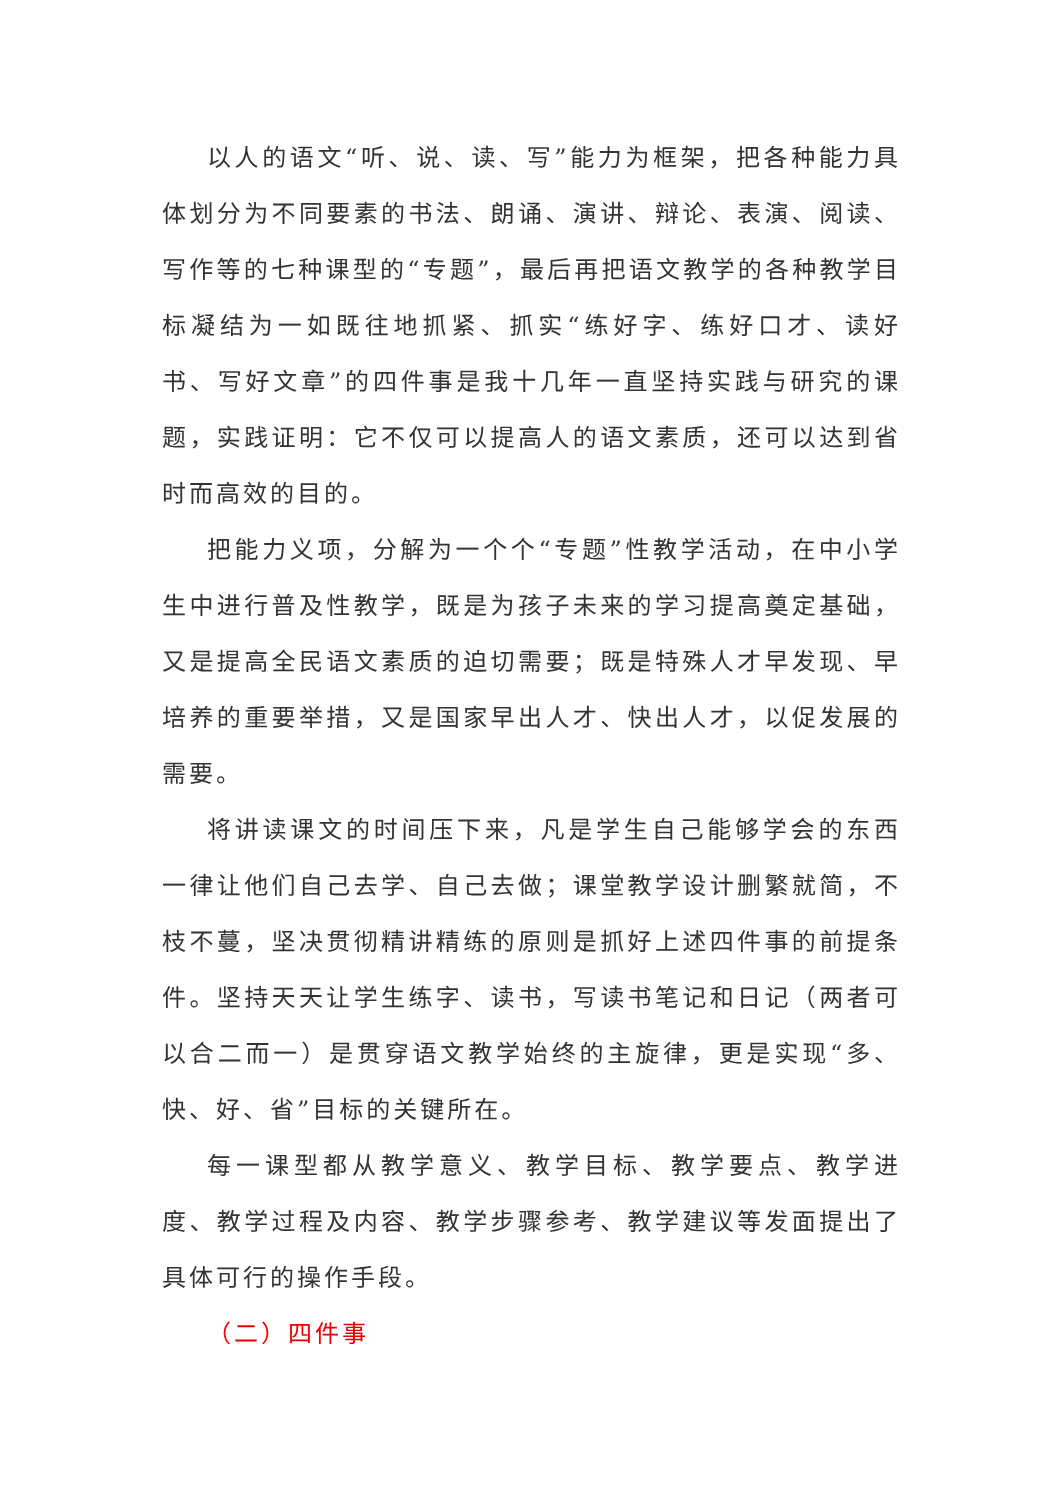以人的语文“听、说、读、写”能力为框架，把各种能力具体划分为不同要素的书法、朗诵、演讲、辩论、表演、阅读、写作等的七种课型的“专题”，最后再把语文教学的各种教学目标凝结为一如既往地抓紧、抓实“练好字、练好口才、读好书、写好文章”的四件事是我十几年一直坚持实践与研究的课题，实践证明：它不仅可以提高人的语文素质，还可以达到省时而高效的目的。
把能力义项，分解为一个个“专题”性教学活动，在中小学生中进行普及性教学，既是为孩子未来的学习提高奠定基础，又是提高全民语文素质的迫切需要；既是特殊人才早发现、早培养的重要举措，又是国家早出人才、快出人才，以促发展的需要。
将讲读课文的时间压下来，凡是学生自己能够学会的东西一律让他们自己去学、自己去做；课堂教学设计删繁就简，不枝不蔓，坚决贯彻精讲精练的原则是抓好上述四件事的前提条件。坚持天天让学生练字、读书，写读书笔记和日记（两者可以合二而一）是贯穿语文教学始终的主旋律，更是实现“多、快、好、省”目标的关键所在。
每一课型都从教学意义、教学目标、教学要点、教学进度、教学过程及内容、教学步骤参考、教学建议等发面提出了具体可行的操作手段。
（二）四件事